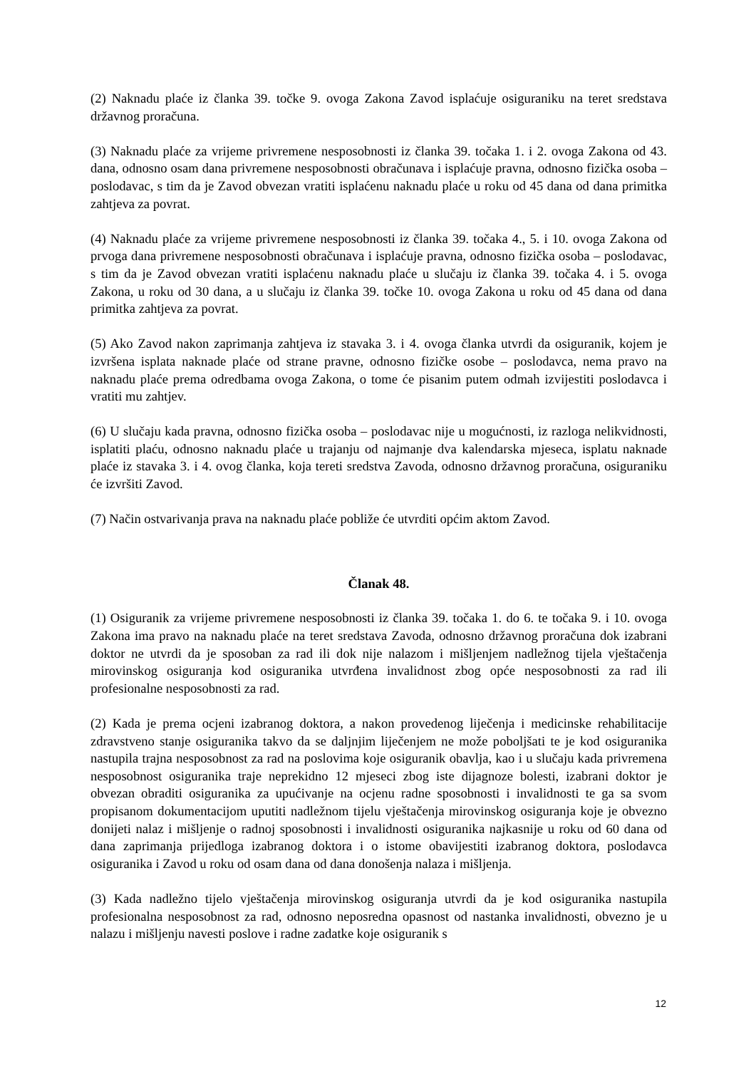(2) Naknadu plaće iz članka 39. točke 9. ovoga Zakona Zavod isplaćuje osiguraniku na teret sredstava državnog proračuna.
(3) Naknadu plaće za vrijeme privremene nesposobnosti iz članka 39. točaka 1. i 2. ovoga Zakona od 43. dana, odnosno osam dana privremene nesposobnosti obračunava i isplaćuje pravna, odnosno fizička osoba – poslodavac, s tim da je Zavod obvezan vratiti isplaćenu naknadu plaće u roku od 45 dana od dana primitka zahtjeva za povrat.
(4) Naknadu plaće za vrijeme privremene nesposobnosti iz članka 39. točaka 4., 5. i 10. ovoga Zakona od prvoga dana privremene nesposobnosti obračunava i isplaćuje pravna, odnosno fizička osoba – poslodavac, s tim da je Zavod obvezan vratiti isplaćenu naknadu plaće u slučaju iz članka 39. točaka 4. i 5. ovoga Zakona, u roku od 30 dana, a u slučaju iz članka 39. točke 10. ovoga Zakona u roku od 45 dana od dana primitka zahtjeva za povrat.
(5) Ako Zavod nakon zaprimanja zahtjeva iz stavaka 3. i 4. ovoga članka utvrdi da osiguranik, kojem je izvršena isplata naknade plaće od strane pravne, odnosno fizičke osobe – poslodavca, nema pravo na naknadu plaće prema odredbama ovoga Zakona, o tome će pisanim putem odmah izvijestiti poslodavca i vratiti mu zahtjev.
(6) U slučaju kada pravna, odnosno fizička osoba – poslodavac nije u mogućnosti, iz razloga nelikvidnosti, isplatiti plaću, odnosno naknadu plaće u trajanju od najmanje dva kalendarska mjeseca, isplatu naknade plaće iz stavaka 3. i 4. ovog članka, koja tereti sredstva Zavoda, odnosno državnog proračuna, osiguraniku će izvršiti Zavod.
(7) Način ostvarivanja prava na naknadu plaće pobliže će utvrditi općim aktom Zavod.
Članak 48.
(1) Osiguranik za vrijeme privremene nesposobnosti iz članka 39. točaka 1. do 6. te točaka 9. i 10. ovoga Zakona ima pravo na naknadu plaće na teret sredstava Zavoda, odnosno državnog proračuna dok izabrani doktor ne utvrdi da je sposoban za rad ili dok nije nalazom i mišljenjem nadležnog tijela vještačenja mirovinskog osiguranja kod osiguranika utvrđena invalidnost zbog opće nesposobnosti za rad ili profesionalne nesposobnosti za rad.
(2) Kada je prema ocjeni izabranog doktora, a nakon provedenog liječenja i medicinske rehabilitacije zdravstveno stanje osiguranika takvo da se daljnjim liječenjem ne može poboljšati te je kod osiguranika nastupila trajna nesposobnost za rad na poslovima koje osiguranik obavlja, kao i u slučaju kada privremena nesposobnost osiguranika traje neprekidno 12 mjeseci zbog iste dijagnoze bolesti, izabrani doktor je obvezan obraditi osiguranika za upućivanje na ocjenu radne sposobnosti i invalidnosti te ga sa svom propisanom dokumentacijom uputiti nadležnom tijelu vještačenja mirovinskog osiguranja koje je obvezno donijeti nalaz i mišljenje o radnoj sposobnosti i invalidnosti osiguranika najkasnije u roku od 60 dana od dana zaprimanja prijedloga izabranog doktora i o istome obavijestiti izabranog doktora, poslodavca osiguranika i Zavod u roku od osam dana od dana donošenja nalaza i mišljenja.
(3) Kada nadležno tijelo vještačenja mirovinskog osiguranja utvrdi da je kod osiguranika nastupila profesionalna nesposobnost za rad, odnosno neposredna opasnost od nastanka invalidnosti, obvezno je u nalazu i mišljenju navesti poslove i radne zadatke koje osiguranik s
12